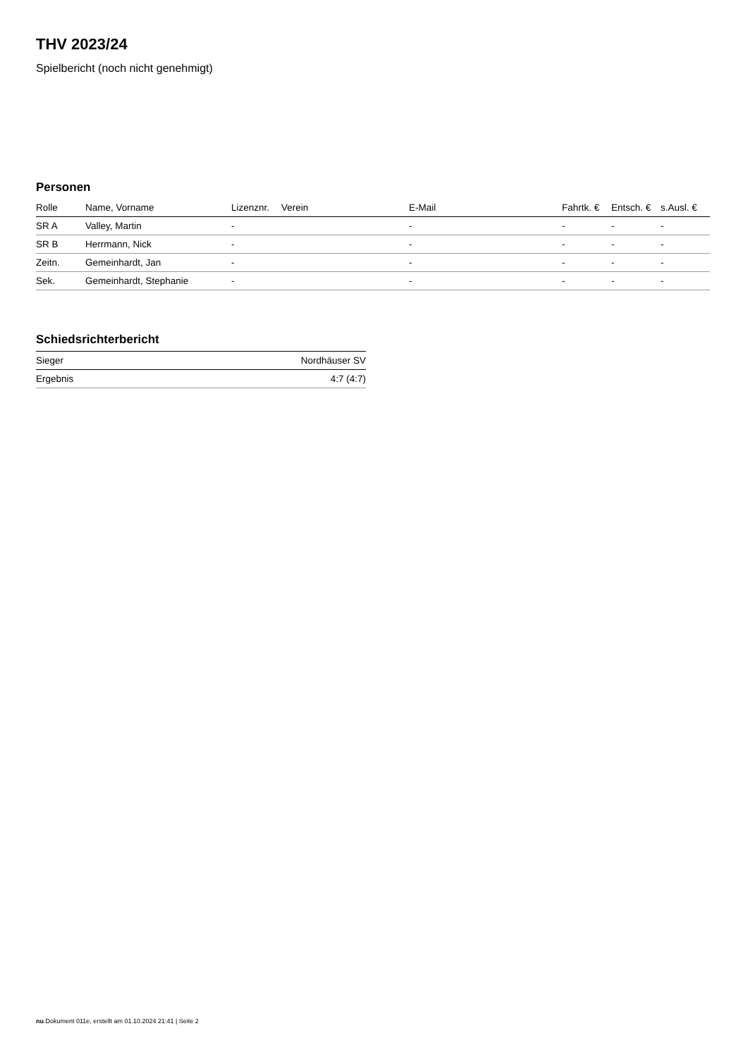THV 2023/24
Spielbericht (noch nicht genehmigt)
Personen
| Rolle | Name, Vorname | Lizenznr. | Verein | E-Mail | Fahrtk. € | Entsch. € | s.Ausl. € |
| --- | --- | --- | --- | --- | --- | --- | --- |
| SR A | Valley, Martin | - | | - | - | - | - |
| SR B | Herrmann, Nick | - | | - | - | - | - |
| Zeitn. | Gemeinhardt, Jan | - | | - | - | - | - |
| Sek. | Gemeinhardt, Stephanie | - | | - | - | - | - |
Schiedsrichterbericht
| Sieger | Nordhäuser SV |
| Ergebnis | 4:7 (4:7) |
nu.Dokument 011e, erstellt am 01.10.2024 21:41 | Seite 2